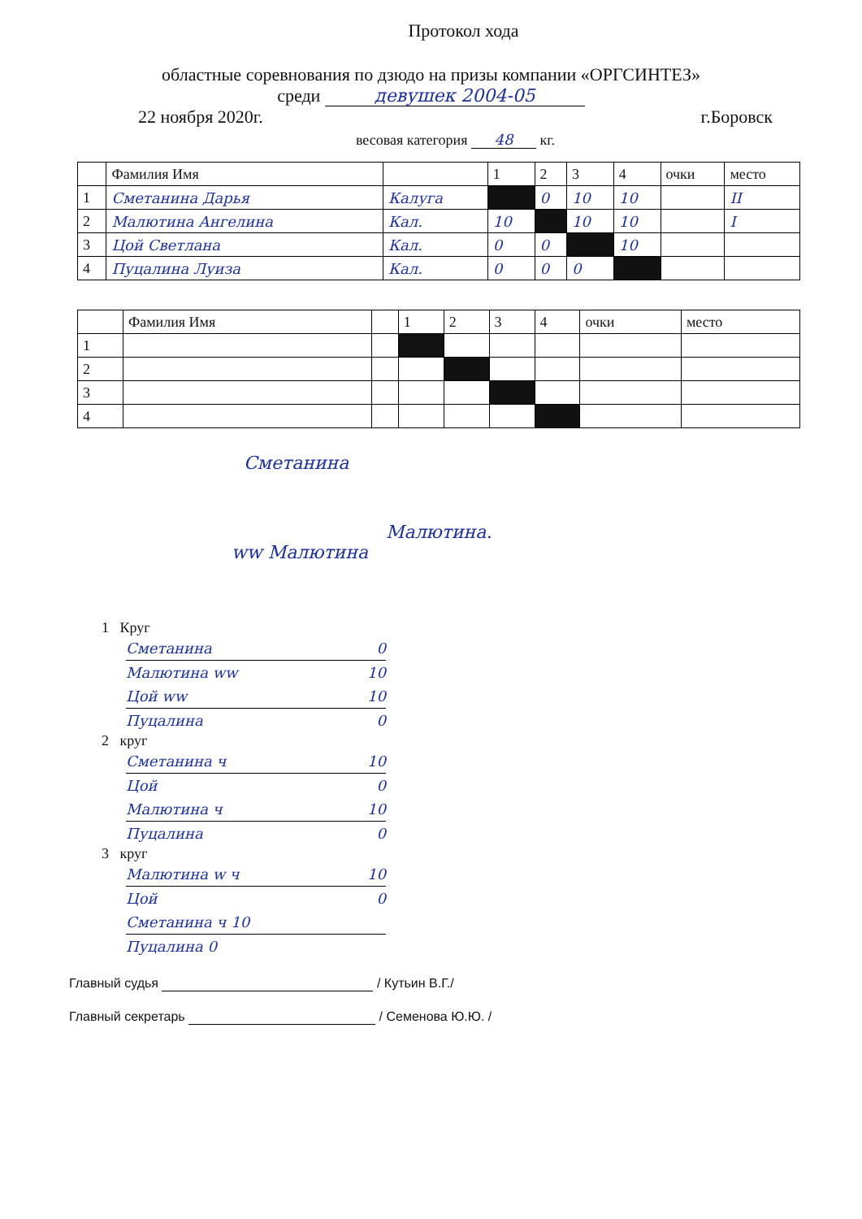Протокол хода
областные соревнования по дзюдо на призы компании «ОРГСИНТЕЗ»
среди девушек 2004-05
22 ноября 2020г. г.Боровск
весовая категория 48 кг.
| | Фамилия Имя | | 1 | 2 | 3 | 4 | очки | место |
| --- | --- | --- | --- | --- | --- | --- | --- | --- |
| 1 | Сметанина Дарья | Калуга | | 0 | 10 | 10 | | II |
| 2 | Малютина Ангелина | Кал. | 10 | | 10 | 10 | | I |
| 3 | Цой Светлана | Кал. | 0 | 0 | | 10 | | |
| 4 | Пуцалина Луиза | Кал. | 0 | 0 | 0 | | | |
| | Фамилия Имя | | 1 | 2 | 3 | 4 | очки | место |
| --- | --- | --- | --- | --- | --- | --- | --- | --- |
| 1 | | | | | | | | |
| 2 | | | | | | | | |
| 3 | | | | | | | | |
| 4 | | | | | | | | |
Сметанина
Малютина.
ww Малютина
1 Круг
Сметанина 0
Малютина ww 10
Цой ww 10
Пуцалина 0
2 круг
Сметанина ч 10
Цой 0
Малютина ч 10
Пуцалина 0
3 круг
Малютина w ч 10
Цой 0
Сметанина ч 10
Пуцалина 0
Главный судья / Кутьин В.Г./
Главный секретарь / Семенова Ю.Ю. /